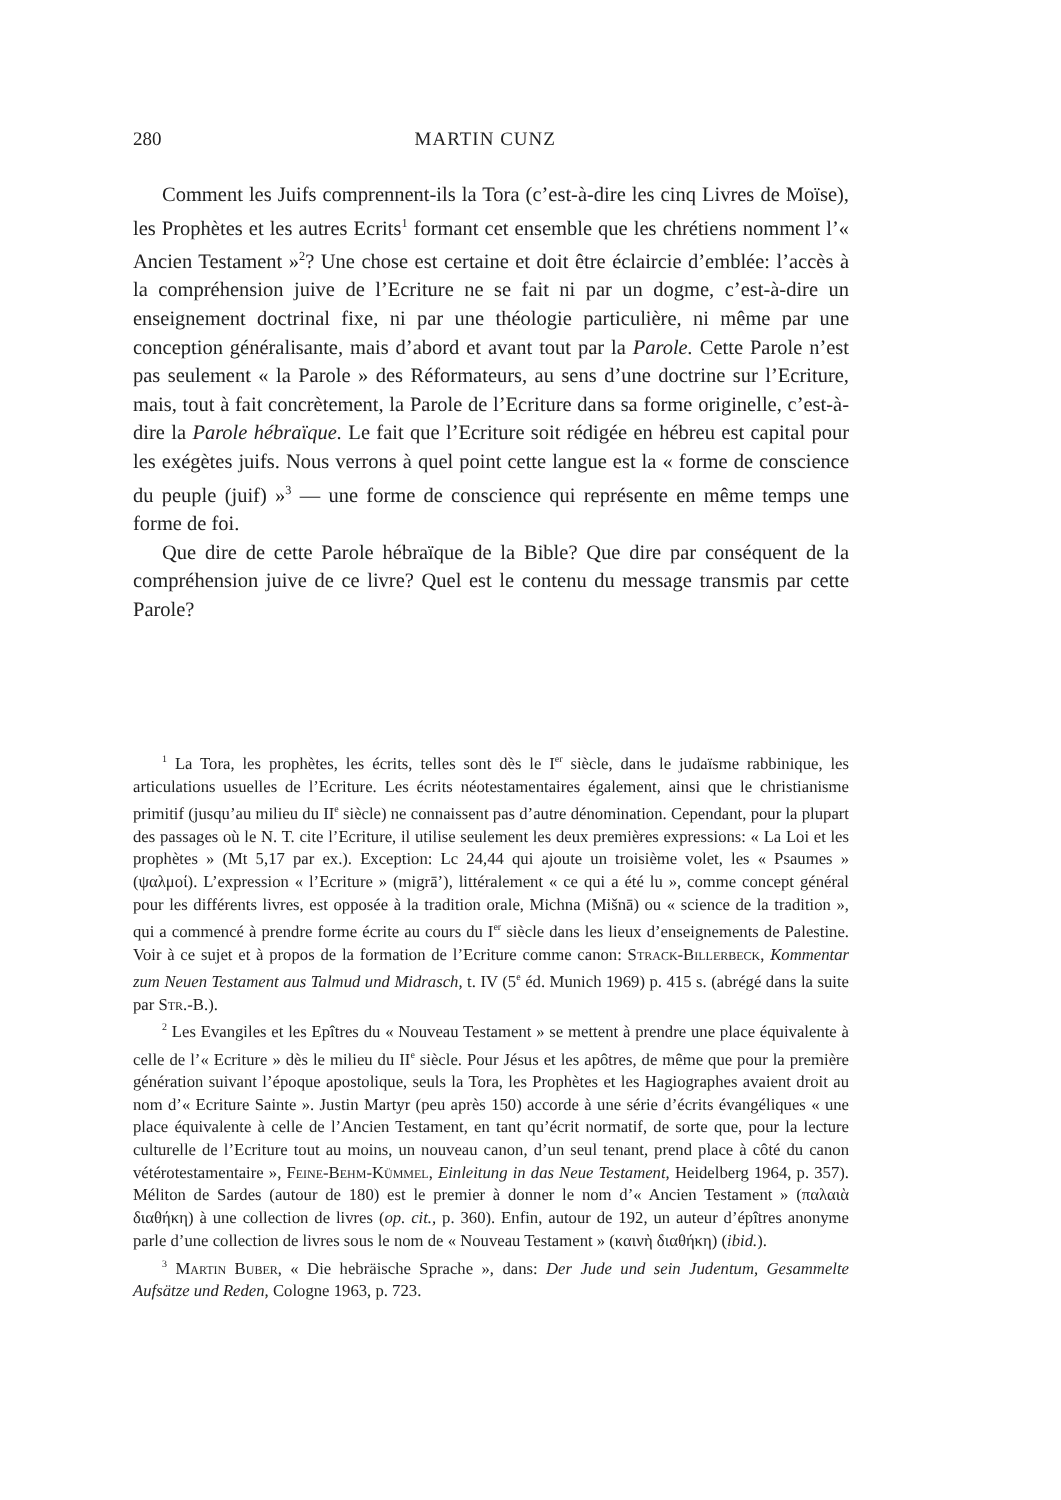280 MARTIN CUNZ
Comment les Juifs comprennent-ils la Tora (c’est-à-dire les cinq Livres de Moïse), les Prophètes et les autres Ecrits<sup>1</sup> formant cet ensemble que les chrétiens nomment l’« Ancien Testament »<sup>2</sup>? Une chose est certaine et doit être éclaircie d’emblée: l’accès à la compréhension juive de l’Ecriture ne se fait ni par un dogme, c’est-à-dire un enseignement doctrinal fixe, ni par une théologie particulière, ni même par une conception généralisante, mais d’abord et avant tout par la Parole. Cette Parole n’est pas seulement « la Parole » des Réformateurs, au sens d’une doctrine sur l’Ecriture, mais, tout à fait concrètement, la Parole de l’Ecriture dans sa forme originelle, c’est-à-dire la Parole hébraïque. Le fait que l’Ecriture soit rédigée en hébreu est capital pour les exégètes juifs. Nous verrons à quel point cette langue est la « forme de conscience du peuple (juif) »<sup>3</sup> — une forme de conscience qui représente en même temps une forme de foi.
Que dire de cette Parole hébraïque de la Bible? Que dire par conséquent de la compréhension juive de ce livre? Quel est le contenu du message transmis par cette Parole?
<sup>1</sup> La Tora, les prophètes, les écrits, telles sont dès le I<sup>er</sup> siècle, dans le judaïsme rabbinique, les articulations usuelles de l’Ecriture. Les écrits néotestamentaires également, ainsi que le christianisme primitif (jusqu’au milieu du II<sup>e</sup> siècle) ne connaissent pas d’autre dénomination. Cependant, pour la plupart des passages où le N. T. cite l’Ecriture, il utilise seulement les deux premières expressions: « La Loi et les prophètes » (Mt 5,17 par ex.). Exception: Lc 24,44 qui ajoute un troisième volet, les « Psaumes » (ψαλμοί). L’expression « l’Ecriture » (migrā’), littéralement « ce qui a été lu », comme concept général pour les différents livres, est opposée à la tradition orale, Michna (Mišnā) ou « science de la tradition », qui a commencé à prendre forme écrite au cours du I<sup>er</sup> siècle dans les lieux d’enseignements de Palestine. Voir à ce sujet et à propos de la formation de l’Ecriture comme canon: Strack-Billerbeck, Kommentar zum Neuen Testament aus Talmud und Midrasch, t. IV (5<sup>e</sup> éd. Munich 1969) p. 415 s. (abrégé dans la suite par Str.-B.).
<sup>2</sup> Les Evangiles et les Epîtres du « Nouveau Testament » se mettent à prendre une place équivalente à celle de l’« Ecriture » dès le milieu du II<sup>e</sup> siècle. Pour Jésus et les apôtres, de même que pour la première génération suivant l’époque apostolique, seuls la Tora, les Prophètes et les Hagiographes avaient droit au nom d’« Ecriture Sainte ». Justin Martyr (peu après 150) accorde à une série d’écrits évangéliques « une place équivalente à celle de l’Ancien Testament, en tant qu’écrit normatif, de sorte que, pour la lecture culturelle de l’Ecriture tout au moins, un nouveau canon, d’un seul tenant, prend place à côté du canon vétérotestamentaire », Feine-Behm-Kümmel, Einleitung in das Neue Testament, Heidelberg 1964, p. 357). Méliton de Sardes (autour de 180) est le premier à donner le nom d’« Ancien Testament » (παλαιὰ διαθήκη) à une collection de livres (op. cit., p. 360). Enfin, autour de 192, un auteur d’épîtres anonyme parle d’une collection de livres sous le nom de « Nouveau Testament » (καινὴ διαθήκη) (ibid.).
<sup>3</sup> Martin Buber, « Die hebräische Sprache », dans: Der Jude und sein Judentum, Gesammelte Aufsätze und Reden, Cologne 1963, p. 723.